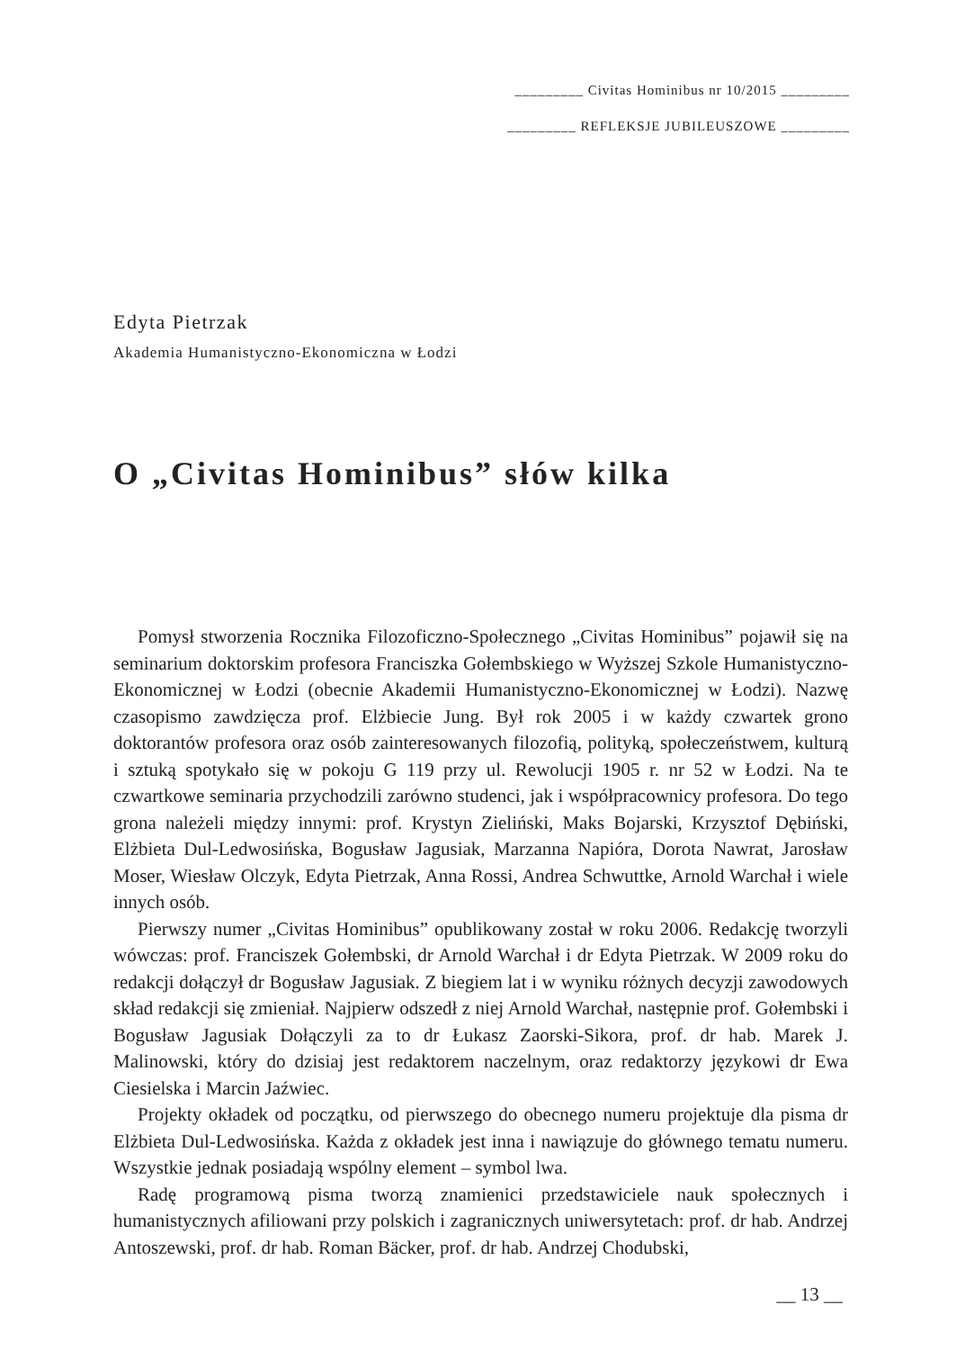_________ Civitas Hominibus nr 10/2015 _________
_________ REFLEKSJE JUBILEUSZOWE _________
Edyta Pietrzak
Akademia Humanistyczno-Ekonomiczna w Łodzi
O „Civitas Hominibus” słów kilka
Pomysł stworzenia Rocznika Filozoficzno-Społecznego „Civitas Hominibus” pojawił się na seminarium doktorskim profesora Franciszka Gołembskiego w Wyższej Szkole Humanistyczno-Ekonomicznej w Łodzi (obecnie Akademii Humanistyczno-Ekonomicznej w Łodzi). Nazwę czasopismo zawdzięcza prof. Elżbiecie Jung. Był rok 2005 i w każdy czwartek grono doktorantów profesora oraz osób zainteresowanych filozofią, polityką, społeczeństwem, kulturą i sztuką spotykało się w pokoju G 119 przy ul. Rewolucji 1905 r. nr 52 w Łodzi. Na te czwartkowe seminaria przychodzili zarówno studenci, jak i współpracownicy profesora. Do tego grona należeli między innymi: prof. Krystyn Zieliński, Maks Bojarski, Krzysztof Dębiński, Elżbieta Dul-Ledwosińska, Bogusław Jagusiak, Marzanna Napióra, Dorota Nawrat, Jarosław Moser, Wiesław Olczyk, Edyta Pietrzak, Anna Rossi, Andrea Schwuttke, Arnold Warchał i wiele innych osób.
Pierwszy numer „Civitas Hominibus” opublikowany został w roku 2006. Redakcję tworzyli wówczas: prof. Franciszek Gołembski, dr Arnold Warchał i dr Edyta Pietrzak. W 2009 roku do redakcji dołączył dr Bogusław Jagusiak. Z biegiem lat i w wyniku różnych decyzji zawodowych skład redakcji się zmieniał. Najpierw odszedł z niej Arnold Warchał, następnie prof. Gołembski i Bogusław Jagusiak Dołączyli za to dr Łukasz Zaorski-Sikora, prof. dr hab. Marek J. Malinowski, który do dzisiaj jest redaktorem naczelnym, oraz redaktorzy językowi dr Ewa Ciesielska i Marcin Jaźwiec.
Projekty okładek od początku, od pierwszego do obecnego numeru projektuje dla pisma dr Elżbieta Dul-Ledwosińska. Każda z okładek jest inna i nawiązuje do głównego tematu numeru. Wszystkie jednak posiadają wspólny element – symbol lwa.
Radę programową pisma tworzą znamienici przedstawiciele nauk społecznych i humanistycznych afiliowani przy polskich i zagranicznych uniwersytetach: prof. dr hab. Andrzej Antoszewski, prof. dr hab. Roman Bäcker, prof. dr hab. Andrzej Chodubski,
__ 13 __